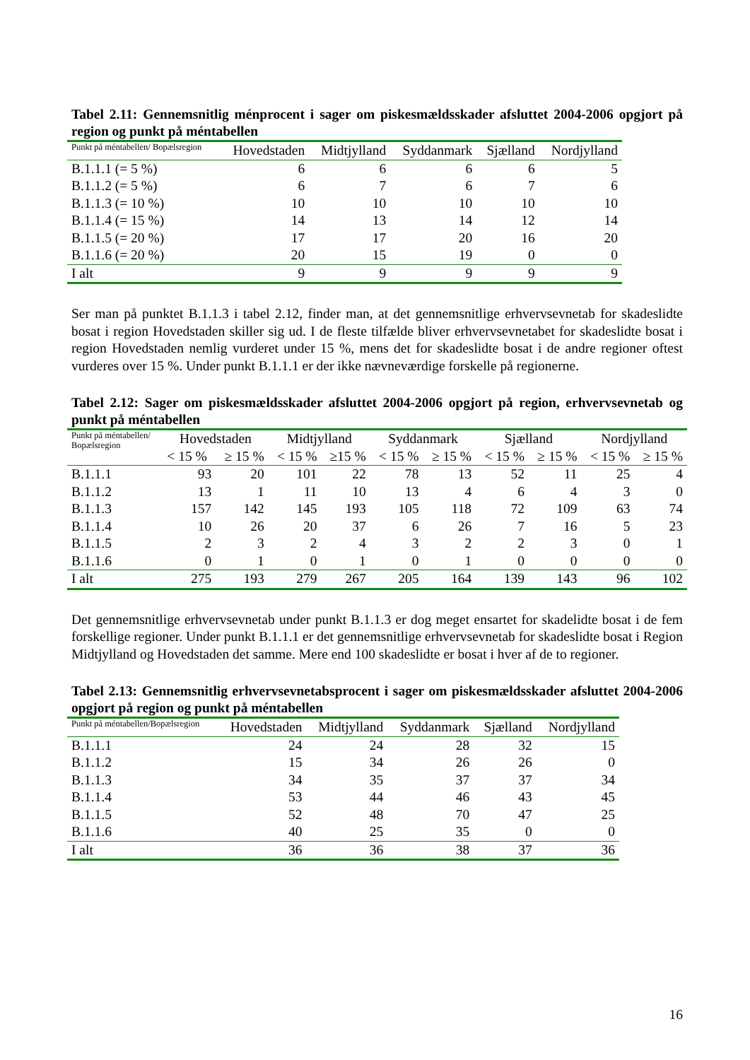Tabel 2.11: Gennemsnitlig ménprocent i sager om piskesmældsskader afsluttet 2004-2006 opgjort på region og punkt på méntabellen
| Punkt på méntabellen/ Bopælsregion | Hovedstaden | Midtjylland | Syddanmark | Sjælland | Nordjylland |
| --- | --- | --- | --- | --- | --- |
| B.1.1.1 (= 5 %) | 6 | 6 | 6 | 6 | 5 |
| B.1.1.2 (= 5 %) | 6 | 7 | 6 | 7 | 6 |
| B.1.1.3 (= 10 %) | 10 | 10 | 10 | 10 | 10 |
| B.1.1.4 (= 15 %) | 14 | 13 | 14 | 12 | 14 |
| B.1.1.5 (= 20 %) | 17 | 17 | 20 | 16 | 20 |
| B.1.1.6 (= 20 %) | 20 | 15 | 19 | 0 | 0 |
| I alt | 9 | 9 | 9 | 9 | 9 |
Ser man på punktet B.1.1.3 i tabel 2.12, finder man, at det gennemsnitlige erhvervsevnetab for skadeslidte bosat i region Hovedstaden skiller sig ud. I de fleste tilfælde bliver erhvervsevnetabet for skadeslidte bosat i region Hovedstaden nemlig vurderet under 15 %, mens det for skadeslidte bosat i de andre regioner oftest vurderes over 15 %. Under punkt B.1.1.1 er der ikke nævneværdige forskelle på regionerne.
Tabel 2.12: Sager om piskesmældsskader afsluttet 2004-2006 opgjort på region, erhvervsevnetab og punkt på méntabellen
| Punkt på méntabellen/ Bopælsregion | Hovedstaden | | Midtjylland | | Syddanmark | | Sjælland | | Nordjylland | |
| --- | --- | --- | --- | --- | --- | --- | --- | --- | --- | --- |
| | < 15 % | ≥ 15 % | < 15 % | ≥15 % | < 15 % | ≥ 15 % | < 15 % | ≥ 15 % | < 15 % | ≥ 15 % |
| B.1.1.1 | 93 | 20 | 101 | 22 | 78 | 13 | 52 | 11 | 25 | 4 |
| B.1.1.2 | 13 | 1 | 11 | 10 | 13 | 4 | 6 | 4 | 3 | 0 |
| B.1.1.3 | 157 | 142 | 145 | 193 | 105 | 118 | 72 | 109 | 63 | 74 |
| B.1.1.4 | 10 | 26 | 20 | 37 | 6 | 26 | 7 | 16 | 5 | 23 |
| B.1.1.5 | 2 | 3 | 2 | 4 | 3 | 2 | 2 | 3 | 0 | 1 |
| B.1.1.6 | 0 | 1 | 0 | 1 | 0 | 1 | 0 | 0 | 0 | 0 |
| I alt | 275 | 193 | 279 | 267 | 205 | 164 | 139 | 143 | 96 | 102 |
Det gennemsnitlige erhvervsevnetab under punkt B.1.1.3 er dog meget ensartet for skadelidte bosat i de fem forskellige regioner. Under punkt B.1.1.1 er det gennemsnitlige erhvervsevnetab for skadeslidte bosat i Region Midtjylland og Hovedstaden det samme. Mere end 100 skadeslidte er bosat i hver af de to regioner.
Tabel 2.13: Gennemsnitlig erhvervsevnetabsprocent i sager om piskesmældsskader afsluttet 2004-2006 opgjort på region og punkt på méntabellen
| Punkt på méntabellen/Bopælsregion | Hovedstaden | Midtjylland | Syddanmark | Sjælland | Nordjylland |
| --- | --- | --- | --- | --- | --- |
| B.1.1.1 | 24 | 24 | 28 | 32 | 15 |
| B.1.1.2 | 15 | 34 | 26 | 26 | 0 |
| B.1.1.3 | 34 | 35 | 37 | 37 | 34 |
| B.1.1.4 | 53 | 44 | 46 | 43 | 45 |
| B.1.1.5 | 52 | 48 | 70 | 47 | 25 |
| B.1.1.6 | 40 | 25 | 35 | 0 | 0 |
| I alt | 36 | 36 | 38 | 37 | 36 |
16